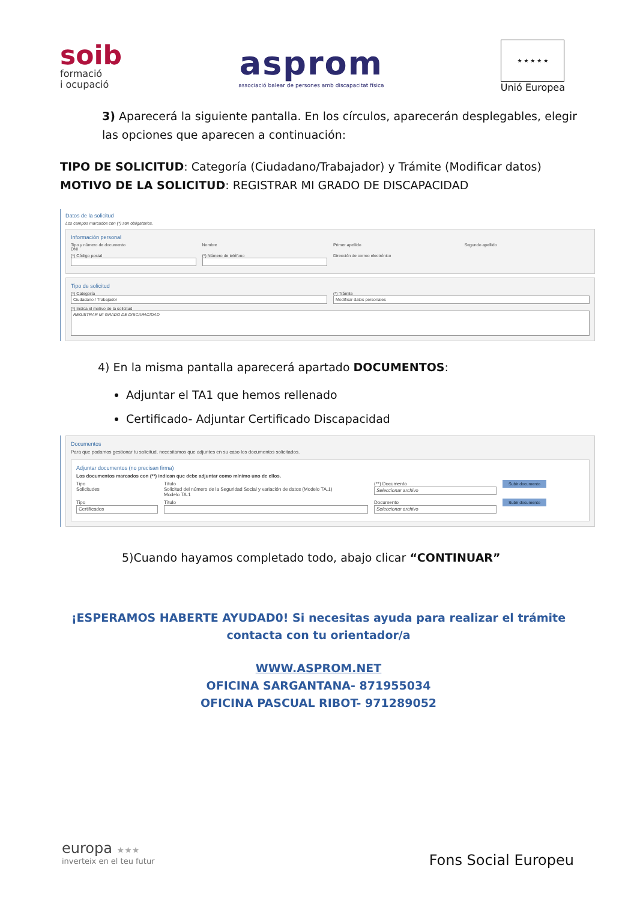soib
formació
i ocupació
asprom
associació balear de persones amb discapacitat física
★ ★ ★ ★ ★
Unió Europea
3) Aparecerá la siguiente pantalla. En los círculos, aparecerán desplegables, elegir las opciones que aparecen a continuación:
TIPO DE SOLICITUD: Categoría (Ciudadano/Trabajador) y Trámite (Modificar datos)
MOTIVO DE LA SOLICITUD: REGISTRAR MI GRADO DE DISCAPACIDAD
Datos de la solicitud
Los campos marcados con (*) son obligatorios.
Información personal
Tipo y número de documento
DNI
Nombre Primer apellido Segundo apellido
(*) Código postal (*) Número de teléfono Dirección de correo electrónico
Tipo de solicitud
(*) Categoría
Ciudadano / Trabajador
(*) Trámite
Modificar datos personales
(*) Indica el motivo de la solicitud
REGISTRAR MI GRADO DE DISCAPACIDAD
4) En la misma pantalla aparecerá apartado DOCUMENTOS:
Adjuntar el TA1 que hemos rellenado
Certificado- Adjuntar Certificado Discapacidad
Documentos
Para que podamos gestionar tu solicitud, necesitamos que adjuntes en su caso los documentos solicitados.
Adjuntar documentos (no precisan firma)
Los documentos marcados con (**) indican que debe adjuntar como mínimo uno de ellos.
Tipo
Solicitudes
Título
Solicitud del número de la Seguridad Social y variación de datos (Modelo TA.1)
Modelo TA.1
(**) Documento
Seleccionar archivo
Subir documento
Tipo
Certificados
Título Documento
Seleccionar archivo
Subir documento
5)Cuando hayamos completado todo, abajo clicar “CONTINUAR”
¡ESPERAMOS HABERTE AYUDAD0! Si necesitas ayuda para realizar el trámite contacta con tu orientador/a
WWW.ASPROM.NET
OFICINA SARGANTANA- 871955034
OFICINA PASCUAL RIBOT- 971289052
europa ★★★
inverteix en el teu futur
Fons Social Europeu